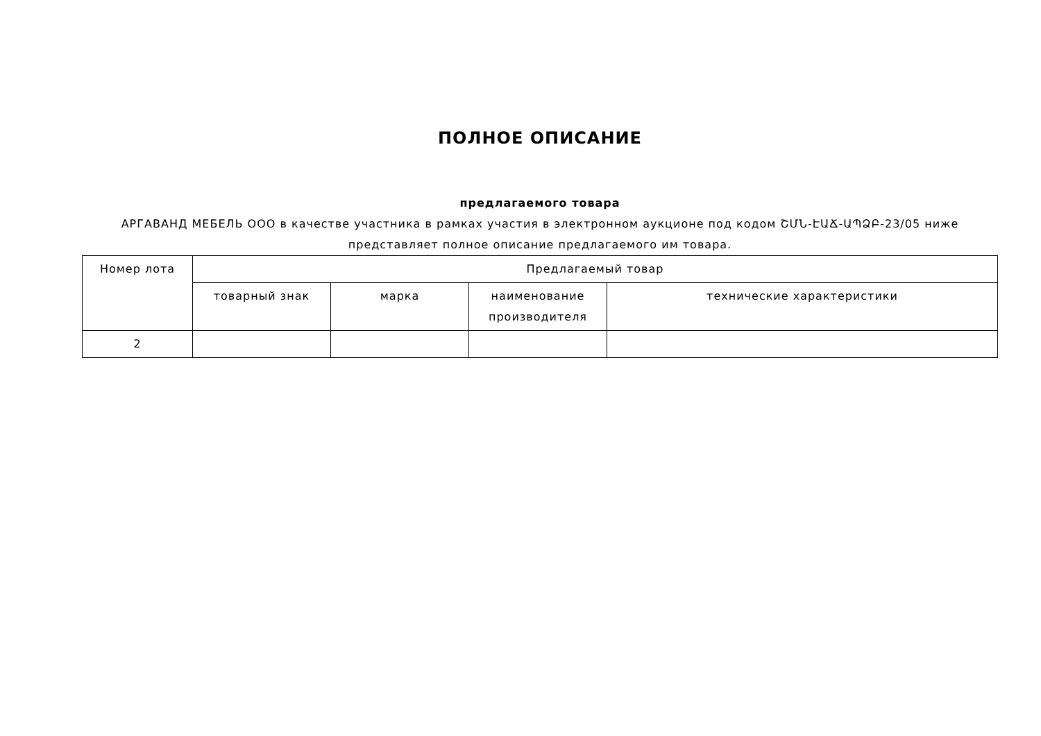ПОЛНОЕ ОПИСАНИЕ
предлагаемого товара
АРГАВАНД МЕБЕЛЬ ООО в качестве участника в рамках участия в электронном аукционе под кодом ՇՄՆ-ԷԱՃ-ԱՊՁԲ-23/05 ниже представляет полное описание предлагаемого им товара.
| Номер лота | Предлагаемый товар | | | |
| --- | --- | --- | --- | --- |
| | товарный знак | марка | наименование производителя | технические характеристики |
| 2 | | | | |